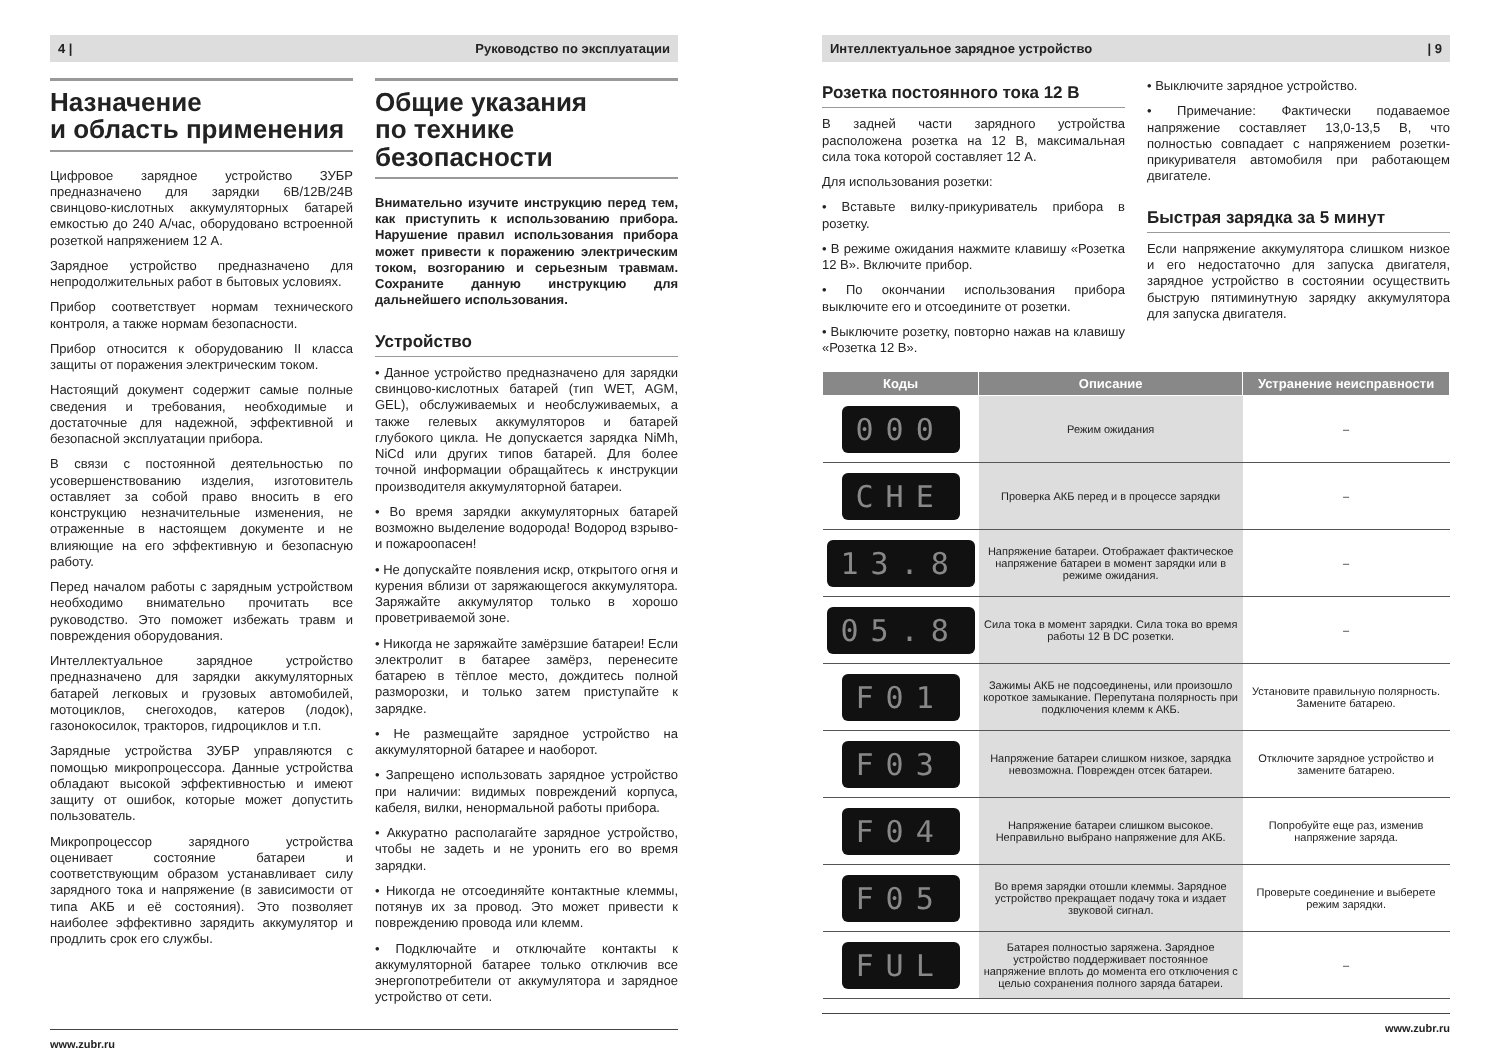4 | Руководство по эксплуатации
Назначение
и область применения
Цифровое зарядное устройство ЗУБР предназначено для зарядки 6В/12В/24В свинцово-кислотных аккумуляторных батарей емкостью до 240 А/час, оборудовано встроенной розеткой напряжением 12 А.
Зарядное устройство предназначено для непродолжительных работ в бытовых условиях.
Прибор соответствует нормам технического контроля, а также нормам безопасности.
Прибор относится к оборудованию II класса защиты от поражения электрическим током.
Настоящий документ содержит самые полные сведения и требования, необходимые и достаточные для надежной, эффективной и безопасной эксплуатации прибора.
В связи с постоянной деятельностью по усовершенствованию изделия, изготовитель оставляет за собой право вносить в его конструкцию незначительные изменения, не отраженные в настоящем документе и не влияющие на его эффективную и безопасную работу.
Перед началом работы с зарядным устройством необходимо внимательно прочитать все руководство. Это поможет избежать травм и повреждения оборудования.
Интеллектуальное зарядное устройство предназначено для зарядки аккумуляторных батарей легковых и грузовых автомобилей, мотоциклов, снегоходов, катеров (лодок), газонокосилок, тракторов, гидроциклов и т.п.
Зарядные устройства ЗУБР управляются с помощью микропроцессора. Данные устройства обладают высокой эффективностью и имеют защиту от ошибок, которые может допустить пользователь.
Микропроцессор зарядного устройства оценивает состояние батареи и соответствующим образом устанавливает силу зарядного тока и напряжение (в зависимости от типа АКБ и её состояния). Это позволяет наиболее эффективно зарядить аккумулятор и продлить срок его службы.
Общие указания
по технике безопасности
Внимательно изучите инструкцию перед тем, как приступить к использованию прибора. Нарушение правил использования прибора может привести к поражению электрическим током, возгоранию и серьезным травмам. Сохраните данную инструкцию для дальнейшего использования.
Устройство
• Данное устройство предназначено для зарядки свинцово-кислотных батарей (тип WET, AGM, GEL), обслуживаемых и необслуживаемых, а также гелевых аккумуляторов и батарей глубокого цикла. Не допускается зарядка NiMh, NiCd или других типов батарей. Для более точной информации обращайтесь к инструкции производителя аккумуляторной батареи.
• Во время зарядки аккумуляторных батарей возможно выделение водорода! Водород взрыво- и пожароопасен!
• Не допускайте появления искр, открытого огня и курения вблизи от заряжающегося аккумулятора. Заряжайте аккумулятор только в хорошо проветриваемой зоне.
• Никогда не заряжайте замёрзшие батареи! Если электролит в батарее замёрз, перенесите батарею в тёплое место, дождитесь полной разморозки, и только затем приступайте к зарядке.
• Не размещайте зарядное устройство на аккумуляторной батарее и наоборот.
• Запрещено использовать зарядное устройство при наличии: видимых повреждений корпуса, кабеля, вилки, ненормальной работы прибора.
• Аккуратно располагайте зарядное устройство, чтобы не задеть и не уронить его во время зарядки.
• Никогда не отсоединяйте контактные клеммы, потянув их за провод. Это может привести к повреждению провода или клемм.
• Подключайте и отключайте контакты к аккумуляторной батарее только отключив все энергопотребители от аккумулятора и зарядное устройство от сети.
www.zubr.ru
Интеллектуальное зарядное устройство | 9
Розетка постоянного тока 12 В
В задней части зарядного устройства расположена розетка на 12 В, максимальная сила тока которой составляет 12 А.
Для использования розетки:
• Вставьте вилку-прикуриватель прибора в розетку.
• В режиме ожидания нажмите клавишу «Розетка 12 В». Включите прибор.
• По окончании использования прибора выключите его и отсоедините от розетки.
• Выключите розетку, повторно нажав на клавишу «Розетка 12 В».
• Выключите зарядное устройство.
• Примечание: Фактически подаваемое напряжение составляет 13,0-13,5 В, что полностью совпадает с напряжением розетки-прикуривателя автомобиля при работающем двигателе.
Быстрая зарядка за 5 минут
Если напряжение аккумулятора слишком низкое и его недостаточно для запуска двигателя, зарядное устройство в состоянии осуществить быструю пятиминутную зарядку аккумулятора для запуска двигателя.
| Коды | Описание | Устранение неисправности |
| --- | --- | --- |
| 000 | Режим ожидания | – |
| CHE | Проверка АКБ перед и в процессе зарядки | – |
| 13.8 | Напряжение батареи. Отображает фактическое напряжение батареи в момент зарядки или в режиме ожидания. | – |
| 05.8 | Сила тока в момент зарядки. Сила тока во время работы 12 В DC розетки. | – |
| F01 | Зажимы АКБ не подсоединены, или произошло короткое замыкание. Перепутана полярность при подключения клемм к АКБ. | Установите правильную полярность. Замените батарею. |
| F03 | Напряжение батареи слишком низкое, зарядка невозможна. Поврежден отсек батареи. | Отключите зарядное устройство и замените батарею. |
| F04 | Напряжение батареи слишком высокое. Неправильно выбрано напряжение для АКБ. | Попробуйте еще раз, изменив напряжение заряда. |
| F05 | Во время зарядки отошли клеммы. Зарядное устройство прекращает подачу тока и издает звуковой сигнал. | Проверьте соединение и выберете режим зарядки. |
| FUL | Батарея полностью заряжена. Зарядное устройство поддерживает постоянное напряжение вплоть до момента его отключения с целью сохранения полного заряда батареи. | – |
www.zubr.ru